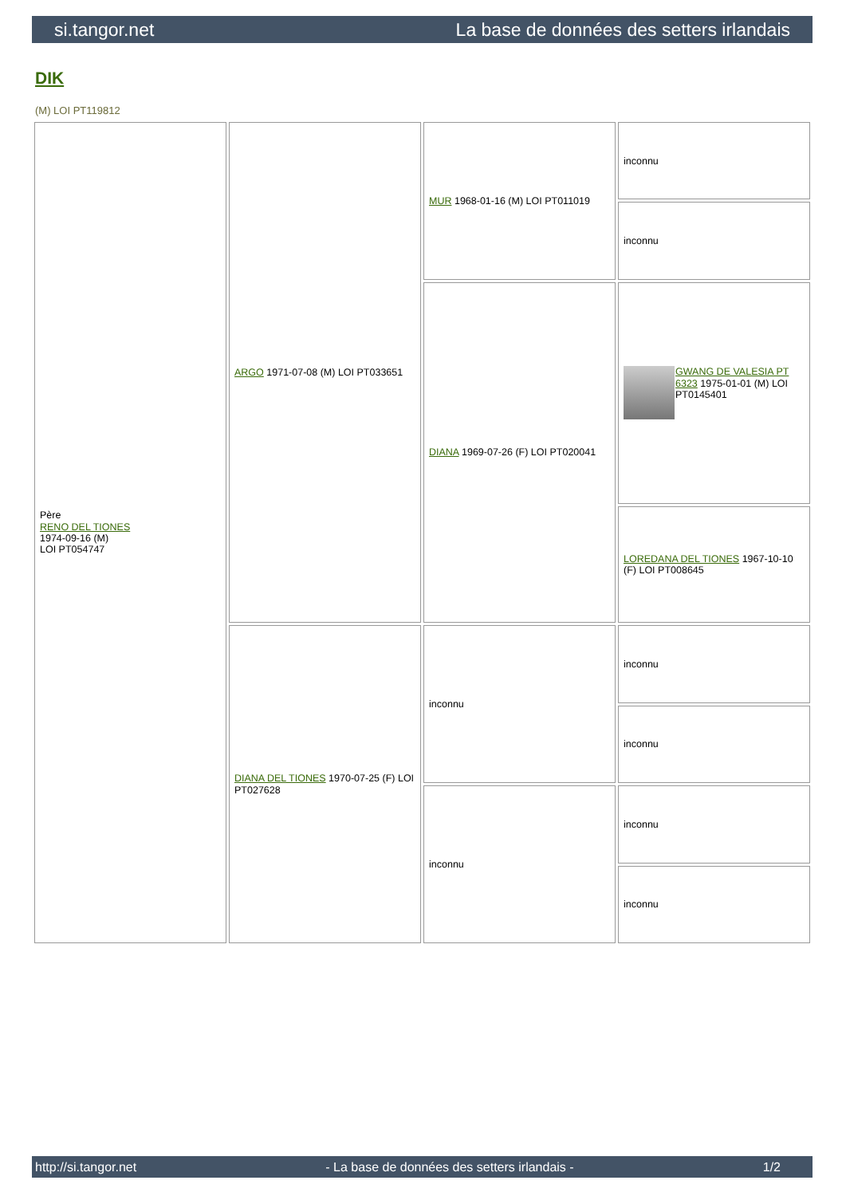si.tangor.net La base de données des setters irlandais
DIK
(M) LOI PT119812
| Père RENO DEL TIONES 1974-09-16 (M) LOI PT054747 | ARGO 1971-07-08 (M) LOI PT033651 | MUR 1968-01-16 (M) LOI PT011019 | inconnu |
| | | | inconnu |
| | | DIANA 1969-07-26 (F) LOI PT020041 | GWANG DE VALESIA PT 6323 1975-01-01 (M) LOI PT0145401 |
| | | | LOREDANA DEL TIONES 1967-10-10 (F) LOI PT008645 |
| | DIANA DEL TIONES 1970-07-25 (F) LOI PT027628 | inconnu | inconnu |
| | | | inconnu |
| | | inconnu | inconnu |
| | | | inconnu |
http://si.tangor.net - La base de données des setters irlandais - 1/2